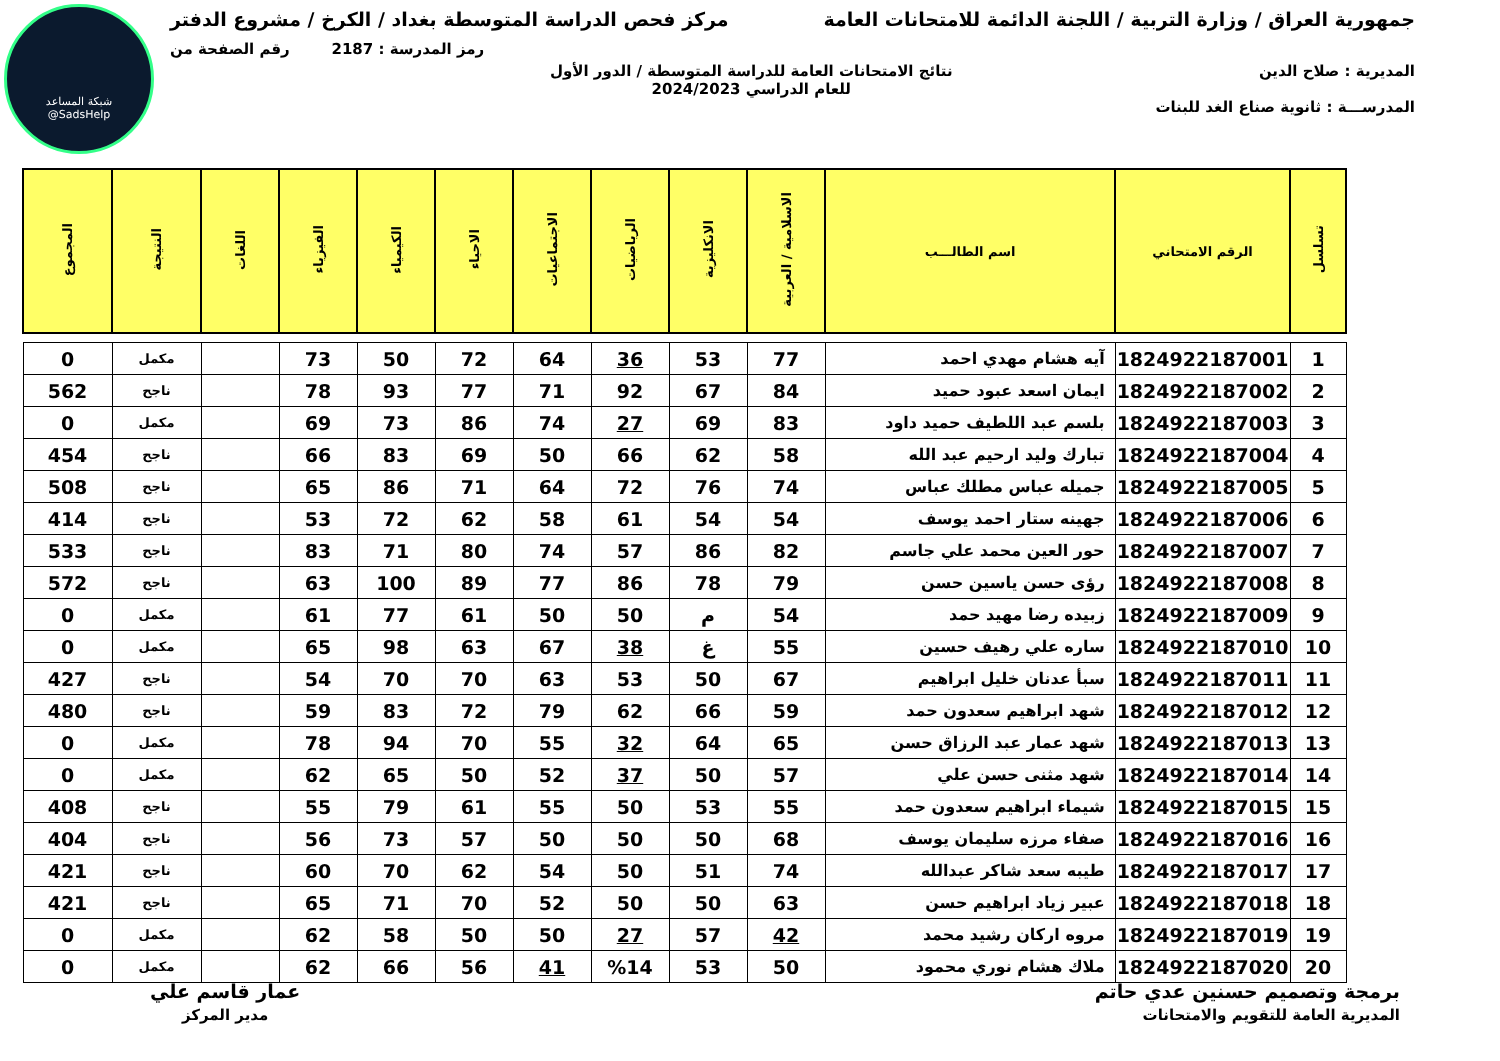شبكة المساعد
@SadsHelp
جمهورية العراق / وزارة التربية / اللجنة الدائمة للامتحانات العامة
مركز فحص الدراسة المتوسطة بغداد / الكرخ / مشروع الدفتر
رمز المدرسة : 2187 رقم الصفحة من
المديرية : صلاح الدين نتائج الامتحانات العامة للدراسة المتوسطة / الدور الأول
للعام الدراسي 2024/2023
المدرســـة : ثانوية صناع الغد للبنات
| تسلسل | الرقم الامتحاني | اسم الطالـــب | الاسلامية / العربية | الانكليزية | الرياضيات | الاجتماعيات | الاحياء | الكيمياء | الفيزياء | اللغات | النتيجة | المجموع |
| --- | --- | --- | --- | --- | --- | --- | --- | --- | --- | --- | --- | --- |
| 1 | 1824922187001 | آيه هشام مهدي احمد | 77 | 53 | 36 | 64 | 72 | 50 | 73 | | مكمل | 0 |
| 2 | 1824922187002 | ايمان اسعد عبود حميد | 84 | 67 | 92 | 71 | 77 | 93 | 78 | | ناجح | 562 |
| 3 | 1824922187003 | بلسم عبد اللطيف حميد داود | 83 | 69 | 27 | 74 | 86 | 73 | 69 | | مكمل | 0 |
| 4 | 1824922187004 | تبارك وليد ارحيم عبد الله | 58 | 62 | 66 | 50 | 69 | 83 | 66 | | ناجح | 454 |
| 5 | 1824922187005 | جميله عباس مطلك عباس | 74 | 76 | 72 | 64 | 71 | 86 | 65 | | ناجح | 508 |
| 6 | 1824922187006 | جهينه ستار احمد يوسف | 54 | 54 | 61 | 58 | 62 | 72 | 53 | | ناجح | 414 |
| 7 | 1824922187007 | حور العين محمد علي جاسم | 82 | 86 | 57 | 74 | 80 | 71 | 83 | | ناجح | 533 |
| 8 | 1824922187008 | رؤى حسن ياسين حسن | 79 | 78 | 86 | 77 | 89 | 100 | 63 | | ناجح | 572 |
| 9 | 1824922187009 | زبيده رضا مهيد حمد | 54 | م | 50 | 50 | 61 | 77 | 61 | | مكمل | 0 |
| 10 | 1824922187010 | ساره علي رهيف حسين | 55 | غ | 38 | 67 | 63 | 98 | 65 | | مكمل | 0 |
| 11 | 1824922187011 | سبأ عدنان خليل ابراهيم | 67 | 50 | 53 | 63 | 70 | 70 | 54 | | ناجح | 427 |
| 12 | 1824922187012 | شهد ابراهيم سعدون حمد | 59 | 66 | 62 | 79 | 72 | 83 | 59 | | ناجح | 480 |
| 13 | 1824922187013 | شهد عمار عبد الرزاق حسن | 65 | 64 | 32 | 55 | 70 | 94 | 78 | | مكمل | 0 |
| 14 | 1824922187014 | شهد مثنى حسن علي | 57 | 50 | 37 | 52 | 50 | 65 | 62 | | مكمل | 0 |
| 15 | 1824922187015 | شيماء ابراهيم سعدون حمد | 55 | 53 | 50 | 55 | 61 | 79 | 55 | | ناجح | 408 |
| 16 | 1824922187016 | صفاء مرزه سليمان يوسف | 68 | 50 | 50 | 50 | 57 | 73 | 56 | | ناجح | 404 |
| 17 | 1824922187017 | طيبه سعد شاكر عبدالله | 74 | 51 | 50 | 54 | 62 | 70 | 60 | | ناجح | 421 |
| 18 | 1824922187018 | عبير زياد ابراهيم حسن | 63 | 50 | 50 | 52 | 70 | 71 | 65 | | ناجح | 421 |
| 19 | 1824922187019 | مروه اركان رشيد محمد | 42 | 57 | 27 | 50 | 50 | 58 | 62 | | مكمل | 0 |
| 20 | 1824922187020 | ملاك هشام نوري محمود | 50 | 53 | %14 | 41 | 56 | 66 | 62 | | مكمل | 0 |
برمجة وتصميم حسنين عدي حاتم
المديرية العامة للتقويم والامتحانات
عمار قاسم علي
مدير المركز